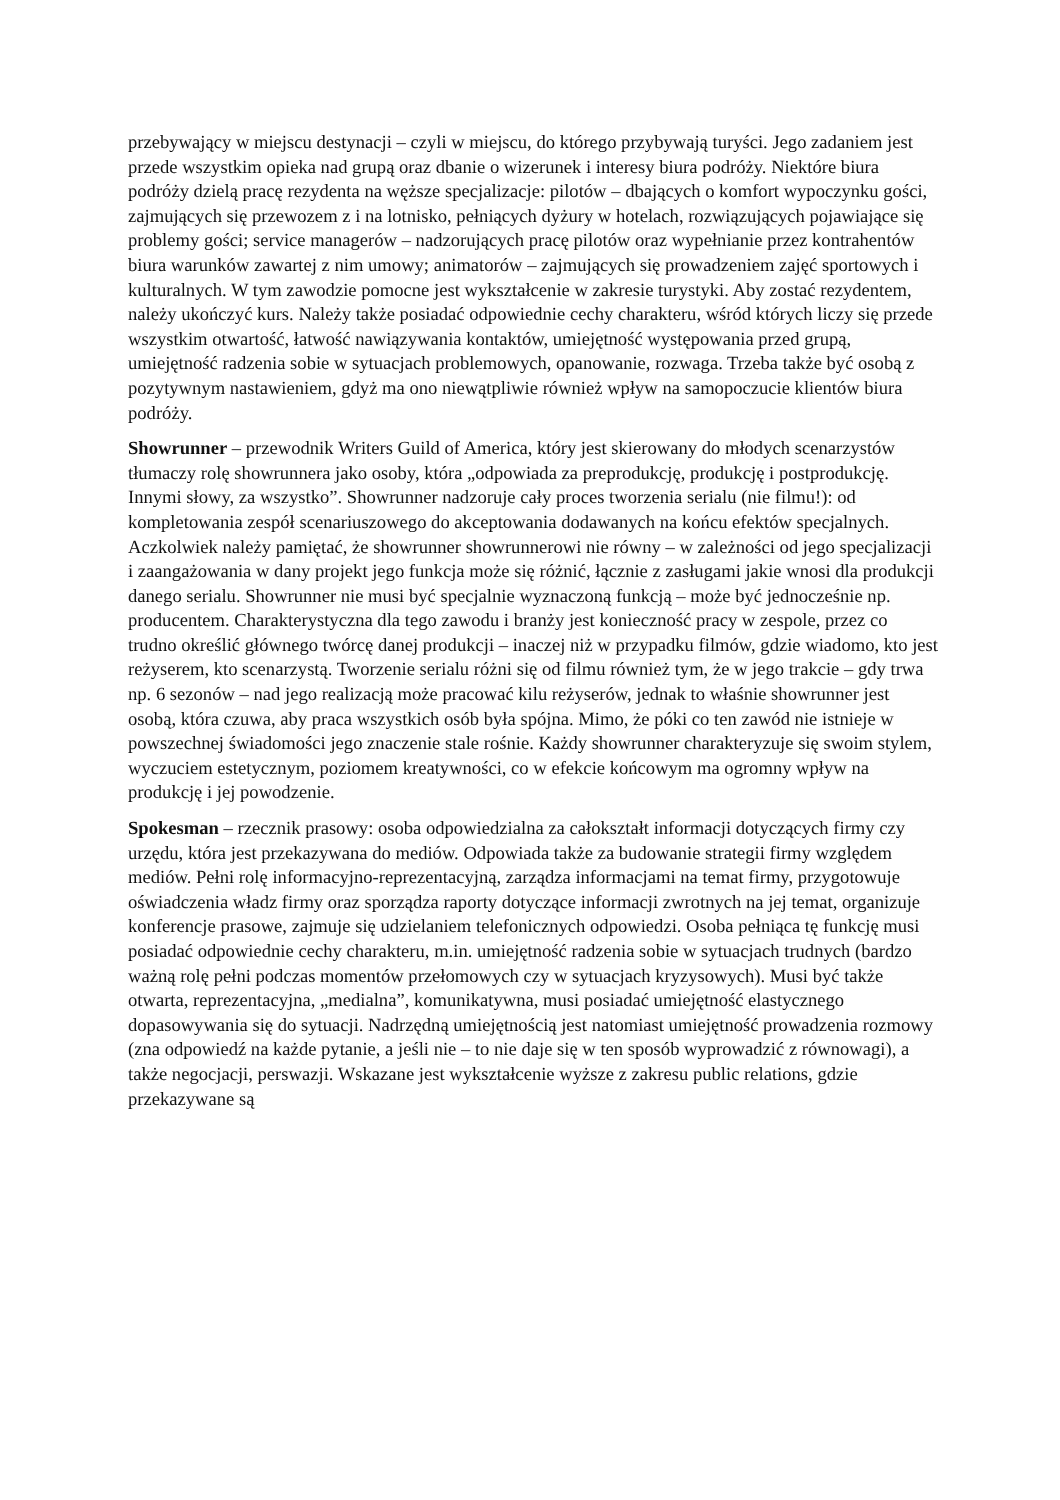przebywający w miejscu destynacji – czyli w miejscu, do którego przybywają turyści. Jego zadaniem jest przede wszystkim opieka nad grupą oraz dbanie o wizerunek i interesy biura podróży. Niektóre biura podróży dzielą pracę rezydenta na węższe specjalizacje: pilotów – dbających o komfort wypoczynku gości, zajmujących się przewozem z i na lotnisko, pełniących dyżury w hotelach, rozwiązujących pojawiające się problemy gości; service managerów – nadzorujących pracę pilotów oraz wypełnianie przez kontrahentów biura warunków zawartej z nim umowy; animatorów – zajmujących się prowadzeniem zajęć sportowych i kulturalnych. W tym zawodzie pomocne jest wykształcenie w zakresie turystyki. Aby zostać rezydentem, należy ukończyć kurs. Należy także posiadać odpowiednie cechy charakteru, wśród których liczy się przede wszystkim otwartość, łatwość nawiązywania kontaktów, umiejętność występowania przed grupą, umiejętność radzenia sobie w sytuacjach problemowych, opanowanie, rozwaga. Trzeba także być osobą z pozytywnym nastawieniem, gdyż ma ono niewątpliwie również wpływ na samopoczucie klientów biura podróży.
Showrunner – przewodnik Writers Guild of America, który jest skierowany do młodych scenarzystów tłumaczy rolę showrunnera jako osoby, która „odpowiada za preprodukcję, produkcję i postprodukcję. Innymi słowy, za wszystko”. Showrunner nadzoruje cały proces tworzenia serialu (nie filmu!): od kompletowania zespół scenariuszowego do akceptowania dodawanych na końcu efektów specjalnych. Aczkolwiek należy pamiętać, że showrunner showrunnerowi nie równy – w zależności od jego specjalizacji i zaangażowania w dany projekt jego funkcja może się różnić, łącznie z zasługami jakie wnosi dla produkcji danego serialu. Showrunner nie musi być specjalnie wyznaczoną funkcją – może być jednocześnie np. producentem. Charakterystyczna dla tego zawodu i branży jest konieczność pracy w zespole, przez co trudno określić głównego twórcę danej produkcji – inaczej niż w przypadku filmów, gdzie wiadomo, kto jest reżyserem, kto scenarzystą. Tworzenie serialu różni się od filmu również tym, że w jego trakcie – gdy trwa np. 6 sezonów – nad jego realizacją może pracować kilu reżyserów, jednak to właśnie showrunner jest osobą, która czuwa, aby praca wszystkich osób była spójna. Mimo, że póki co ten zawód nie istnieje w powszechnej świadomości jego znaczenie stale rośnie. Każdy showrunner charakteryzuje się swoim stylem, wyczuciem estetycznym, poziomem kreatywności, co w efekcie końcowym ma ogromny wpływ na produkcję i jej powodzenie.
Spokesman – rzecznik prasowy: osoba odpowiedzialna za całokształt informacji dotyczących firmy czy urzędu, która jest przekazywana do mediów. Odpowiada także za budowanie strategii firmy względem mediów. Pełni rolę informacyjno-reprezentacyjną, zarządza informacjami na temat firmy, przygotowuje oświadczenia władz firmy oraz sporządza raporty dotyczące informacji zwrotnych na jej temat, organizuje konferencje prasowe, zajmuje się udzielaniem telefonicznych odpowiedzi. Osoba pełniąca tę funkcję musi posiadać odpowiednie cechy charakteru, m.in. umiejętność radzenia sobie w sytuacjach trudnych (bardzo ważną rolę pełni podczas momentów przełomowych czy w sytuacjach kryzysowych). Musi być także otwarta, reprezentacyjna, „medialna”, komunikatywna, musi posiadać umiejętność elastycznego dopasowywania się do sytuacji. Nadrzędną umiejętnością jest natomiast umiejętność prowadzenia rozmowy (zna odpowiedź na każde pytanie, a jeśli nie – to nie daje się w ten sposób wyprowadzić z równowagi), a także negocjacji, perswazji. Wskazane jest wykształcenie wyższe z zakresu public relations, gdzie przekazywane są